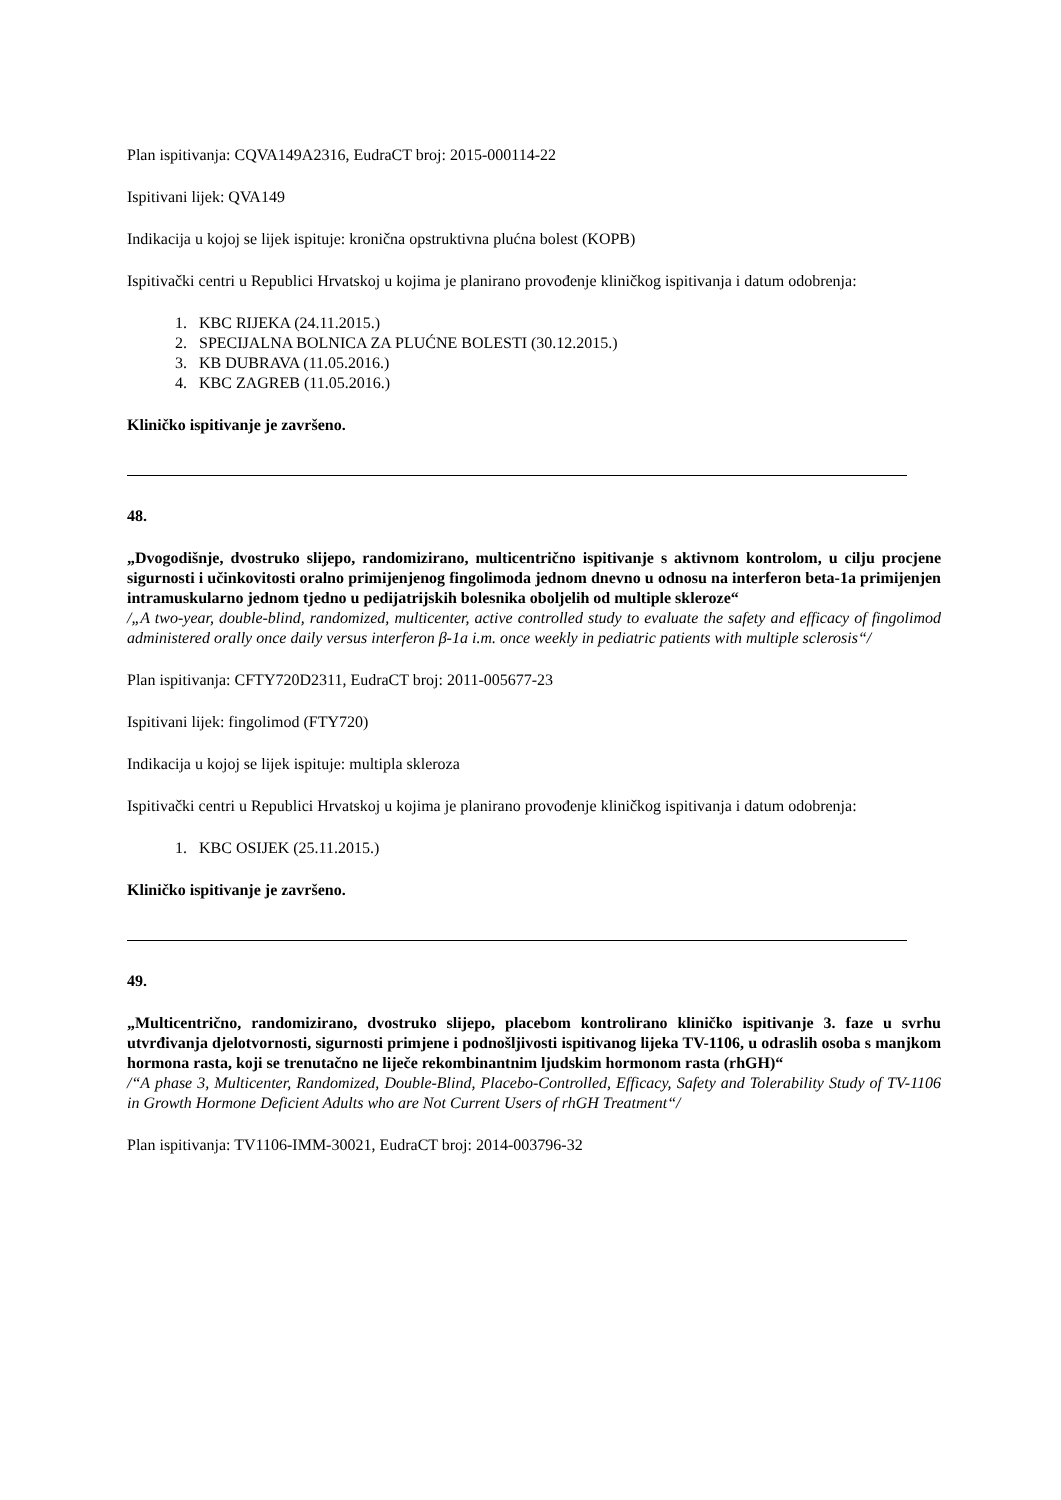Plan ispitivanja: CQVA149A2316, EudraCT broj: 2015-000114-22
Ispitivani lijek: QVA149
Indikacija u kojoj se lijek ispituje: kronična opstruktivna plućna bolest (KOPB)
Ispitivački centri u Republici Hrvatskoj u kojima je planirano provođenje kliničkog ispitivanja i datum odobrenja:
1. KBC RIJEKA (24.11.2015.)
2. SPECIJALNA BOLNICA ZA PLUĆNE BOLESTI (30.12.2015.)
3. KB DUBRAVA (11.05.2016.)
4. KBC ZAGREB (11.05.2016.)
Kliničko ispitivanje je završeno.
48.
„Dvogodišnje, dvostruko slijepo, randomizirano, multicentrično ispitivanje s aktivnom kontrolom, u cilju procjene sigurnosti i učinkovitosti oralno primijenjenog fingolimoda jednom dnevno u odnosu na interferon beta-1a primijenjen intramuskularno jednom tjedno u pedijatrijskih bolesnika oboljelih od multiple skleroze“
/„A two-year, double-blind, randomized, multicenter, active controlled study to evaluate the safety and efficacy of fingolimod administered orally once daily versus interferon β-1a i.m. once weekly in pediatric patients with multiple sclerosis“/
Plan ispitivanja: CFTY720D2311, EudraCT broj: 2011-005677-23
Ispitivani lijek: fingolimod (FTY720)
Indikacija u kojoj se lijek ispituje: multipla skleroza
Ispitivački centri u Republici Hrvatskoj u kojima je planirano provođenje kliničkog ispitivanja i datum odobrenja:
1. KBC OSIJEK (25.11.2015.)
Kliničko ispitivanje je završeno.
49.
„Multicentrično, randomizirano, dvostruko slijepo, placebom kontrolirano kliničko ispitivanje 3. faze u svrhu utvrđivanja djelotvornosti, sigurnosti primjene i podnošljivosti ispitivanog lijeka TV-1106, u odraslih osoba s manjkom hormona rasta, koji se trenutačno ne liječe rekombinantnim ljudskim hormonom rasta (rhGH)“
/“A phase 3, Multicenter, Randomized, Double-Blind, Placebo-Controlled, Efficacy, Safety and Tolerability Study of TV-1106 in Growth Hormone Deficient Adults who are Not Current Users of rhGH Treatment“/
Plan ispitivanja: TV1106-IMM-30021, EudraCT broj: 2014-003796-32